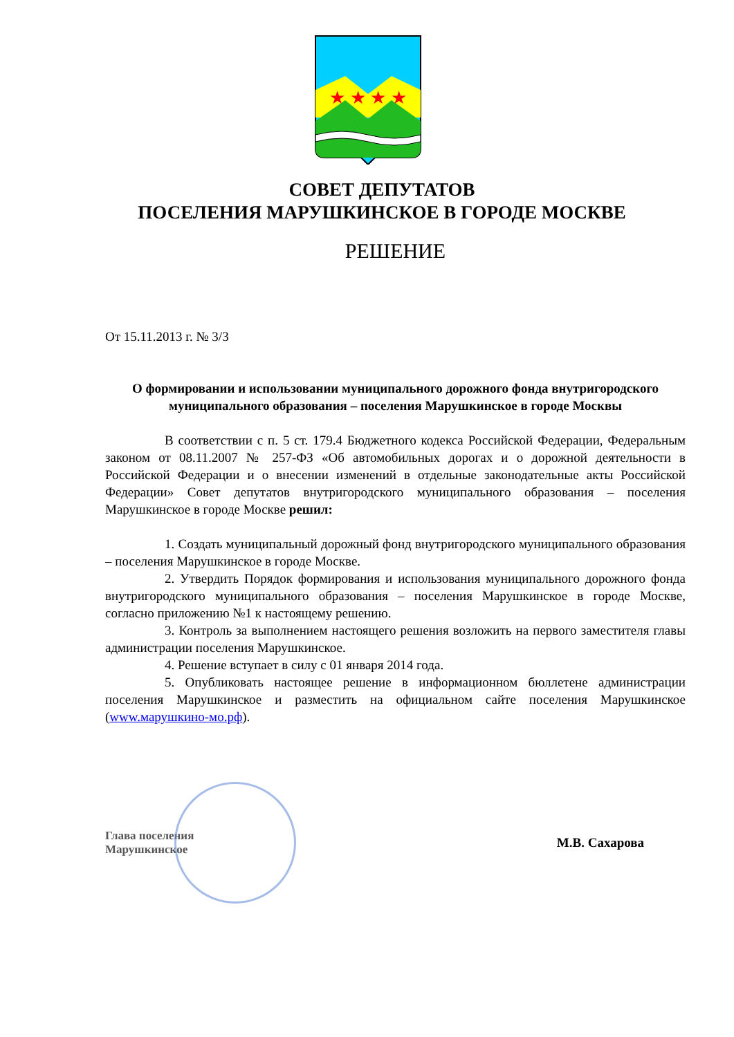★ ★ ★ ★
СОВЕТ ДЕПУТАТОВ
ПОСЕЛЕНИЯ МАРУШКИНСКОЕ В ГОРОДЕ МОСКВЕ
РЕШЕНИЕ
От 15.11.2013 г. № 3/3
О формировании и использовании муниципального дорожного фонда внутригородского муниципального образования – поселения Марушкинское в городе Москвы
В соответствии с п. 5 ст. 179.4 Бюджетного кодекса Российской Федерации, Федеральным законом от 08.11.2007 № 257-ФЗ «Об автомобильных дорогах и о дорожной деятельности в Российской Федерации и о внесении изменений в отдельные законодательные акты Российской Федерации» Совет депутатов внутригородского муниципального образования – поселения Марушкинское в городе Москве решил:
1. Создать муниципальный дорожный фонд внутригородского муниципального образования – поселения Марушкинское в городе Москве.
2. Утвердить Порядок формирования и использования муниципального дорожного фонда внутригородского муниципального образования – поселения Марушкинское в городе Москве, согласно приложению №1 к настоящему решению.
3. Контроль за выполнением настоящего решения возложить на первого заместителя главы администрации поселения Марушкинское.
4. Решение вступает в силу с 01 января 2014 года.
5. Опубликовать настоящее решение в информационном бюллетене администрации поселения Марушкинское и разместить на официальном сайте поселения Марушкинское (www.марушкино-мо.рф).
Глава поселения
Марушкинское
М.В. Сахарова